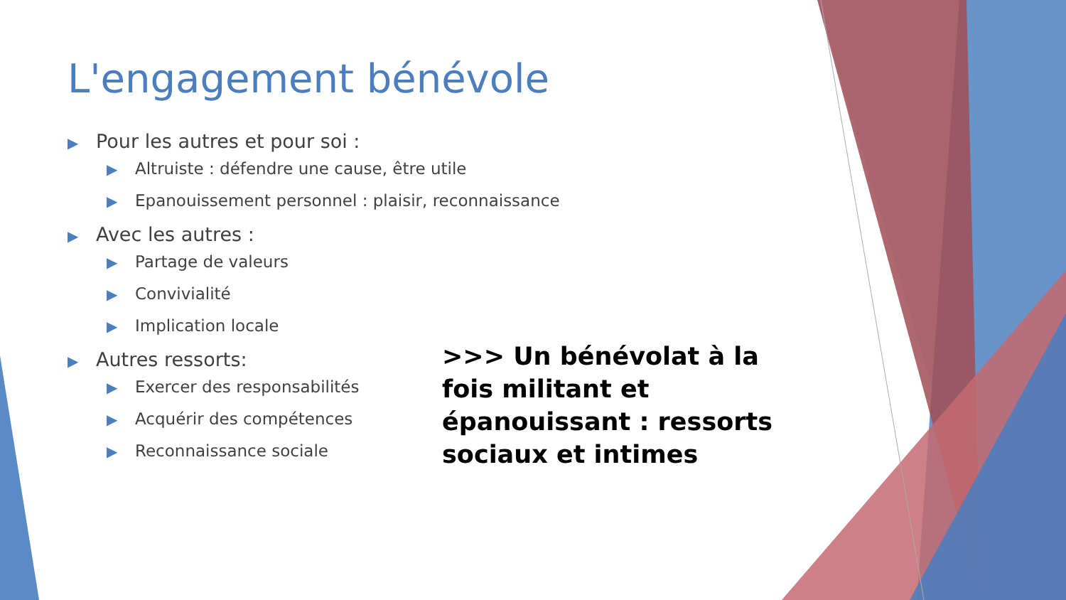L'engagement bénévole
▶ Pour les autres et pour soi :
▶ Altruiste : défendre une cause, être utile
▶ Epanouissement personnel : plaisir, reconnaissance
▶ Avec les autres :
▶ Partage de valeurs
▶ Convivialité
▶ Implication locale
▶ Autres ressorts:
▶ Exercer des responsabilités
▶ Acquérir des compétences
▶ Reconnaissance sociale
>>> Un bénévolat à la fois militant et épanouissant : ressorts sociaux et intimes